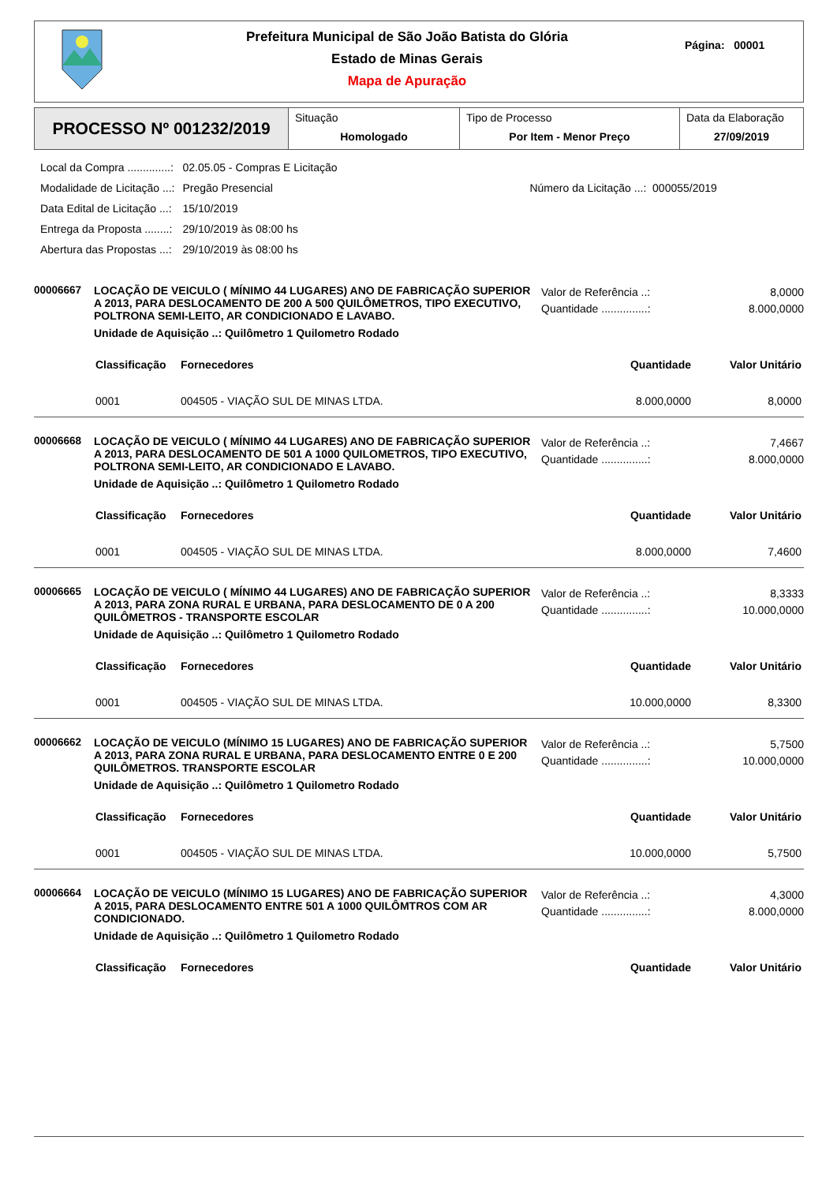Prefeitura Municipal de São João Batista do Glória
Estado de Minas Gerais
Mapa de Apuração
Página: 00001
PROCESSO Nº 001232/2019
Situação
Homologado
Tipo de Processo
Por Item - Menor Preço
Data da Elaboração
27/09/2019
| Local da Compra ..............: | 02.05.05 - Compras E Licitação | |
| Modalidade de Licitação ...: | Pregão Presencial | Número da Licitação ...: 000055/2019 |
| Data Edital de Licitação ...: | 15/10/2019 | |
| Entrega da Proposta ........: | 29/10/2019 às 08:00 hs | |
| Abertura das Propostas ...: | 29/10/2019 às 08:00 hs | |
00006667
LOCAÇÃO DE VEICULO ( MÍNIMO 44 LUGARES) ANO DE FABRICAÇÃO SUPERIOR A 2013, PARA DESLOCAMENTO DE 200 A 500 QUILÔMETROS, TIPO EXECUTIVO, POLTRONA SEMI-LEITO, AR CONDICIONADO E LAVABO.
Unidade de Aquisição ..: Quilômetro 1 Quilometro Rodado
Valor de Referência ..: 8,0000
Quantidade ...............: 8.000,0000
| Classificação | Fornecedores | Quantidade | Valor Unitário |
| --- | --- | --- | --- |
| 0001 | 004505 - VIAÇÃO SUL DE MINAS LTDA. | 8.000,0000 | 8,0000 |
00006668
LOCAÇÃO DE VEICULO ( MÍNIMO 44 LUGARES) ANO DE FABRICAÇÃO SUPERIOR A 2013, PARA DESLOCAMENTO DE 501 A 1000 QUILOMETROS, TIPO EXECUTIVO, POLTRONA SEMI-LEITO, AR CONDICIONADO E LAVABO.
Unidade de Aquisição ..: Quilômetro 1 Quilometro Rodado
Valor de Referência ..: 7,4667
Quantidade ...............: 8.000,0000
| Classificação | Fornecedores | Quantidade | Valor Unitário |
| --- | --- | --- | --- |
| 0001 | 004505 - VIAÇÃO SUL DE MINAS LTDA. | 8.000,0000 | 7,4600 |
00006665
LOCAÇÃO DE VEICULO ( MÍNIMO 44 LUGARES) ANO DE FABRICAÇÃO SUPERIOR A 2013, PARA ZONA RURAL E URBANA, PARA DESLOCAMENTO DE 0 A 200 QUILÔMETROS - TRANSPORTE ESCOLAR
Unidade de Aquisição ..: Quilômetro 1 Quilometro Rodado
Valor de Referência ..: 8,3333
Quantidade ...............: 10.000,0000
| Classificação | Fornecedores | Quantidade | Valor Unitário |
| --- | --- | --- | --- |
| 0001 | 004505 - VIAÇÃO SUL DE MINAS LTDA. | 10.000,0000 | 8,3300 |
00006662
LOCAÇÃO DE VEICULO (MÍNIMO 15 LUGARES) ANO DE FABRICAÇÃO SUPERIOR A 2013, PARA ZONA RURAL E URBANA, PARA DESLOCAMENTO ENTRE 0 E 200 QUILÔMETROS. TRANSPORTE ESCOLAR
Unidade de Aquisição ..: Quilômetro 1 Quilometro Rodado
Valor de Referência ..: 5,7500
Quantidade ...............: 10.000,0000
| Classificação | Fornecedores | Quantidade | Valor Unitário |
| --- | --- | --- | --- |
| 0001 | 004505 - VIAÇÃO SUL DE MINAS LTDA. | 10.000,0000 | 5,7500 |
00006664
LOCAÇÃO DE VEICULO (MÍNIMO 15 LUGARES) ANO DE FABRICAÇÃO SUPERIOR A 2015, PARA DESLOCAMENTO ENTRE 501 A 1000 QUILÔMTROS COM AR CONDICIONADO.
Unidade de Aquisição ..: Quilômetro 1 Quilometro Rodado
Valor de Referência ..: 4,3000
Quantidade ...............: 8.000,0000
| Classificação | Fornecedores | Quantidade | Valor Unitário |
| --- | --- | --- | --- |